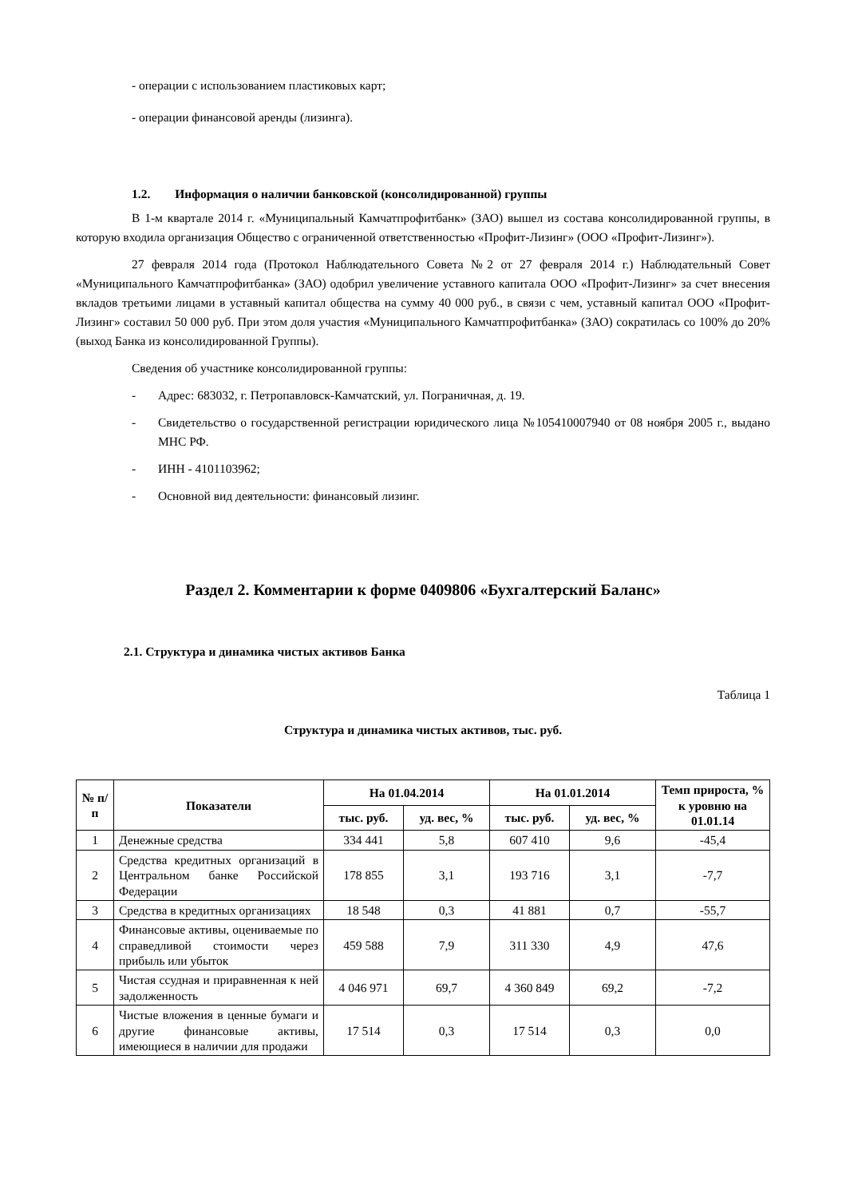- операции с использованием пластиковых карт;
- операции финансовой аренды (лизинга).
1.2. Информация о наличии банковской (консолидированной) группы
В 1-м квартале 2014 г. «Муниципальный Камчатпрофитбанк» (ЗАО) вышел из состава консолидированной группы, в которую входила организация Общество с ограниченной ответственностью «Профит-Лизинг» (ООО «Профит-Лизинг»).
27 февраля 2014 года (Протокол Наблюдательного Совета №2 от 27 февраля 2014 г.) Наблюдательный Совет «Муниципального Камчатпрофитбанка» (ЗАО) одобрил увеличение уставного капитала ООО «Профит-Лизинг» за счет внесения вкладов третьими лицами в уставный капитал общества на сумму 40 000 руб., в связи с чем, уставный капитал ООО «Профит-Лизинг» составил 50 000 руб. При этом доля участия «Муниципального Камчатпрофитбанка» (ЗАО) сократилась со 100% до 20% (выход Банка из консолидированной Группы).
Сведения об участнике консолидированной группы:
- Адрес: 683032, г. Петропавловск-Камчатский, ул. Пограничная, д. 19.
- Свидетельство о государственной регистрации юридического лица №105410007940 от 08 ноября 2005 г., выдано МНС РФ.
- ИНН - 4101103962;
- Основной вид деятельности: финансовый лизинг.
Раздел 2. Комментарии к форме 0409806 «Бухгалтерский Баланс»
2.1. Структура и динамика чистых активов Банка
Таблица 1
Структура и динамика чистых активов, тыс. руб.
| № п/п | Показатели | На 01.04.2014 | | На 01.01.2014 | | Темп прироста, % к уровню на 01.01.14 |
| --- | --- | --- | --- | --- | --- | --- |
| | | тыс. руб. | уд. вес, % | тыс. руб. | уд. вес, % | |
| 1 | Денежные средства | 334 441 | 5,8 | 607 410 | 9,6 | -45,4 |
| 2 | Средства кредитных организаций в Центральном банке Российской Федерации | 178 855 | 3,1 | 193 716 | 3,1 | -7,7 |
| 3 | Средства в кредитных организациях | 18 548 | 0,3 | 41 881 | 0,7 | -55,7 |
| 4 | Финансовые активы, оцениваемые по справедливой стоимости через прибыль или убыток | 459 588 | 7,9 | 311 330 | 4,9 | 47,6 |
| 5 | Чистая ссудная и приравненная к ней задолженность | 4 046 971 | 69,7 | 4 360 849 | 69,2 | -7,2 |
| 6 | Чистые вложения в ценные бумаги и другие финансовые активы, имеющиеся в наличии для продажи | 17 514 | 0,3 | 17 514 | 0,3 | 0,0 |